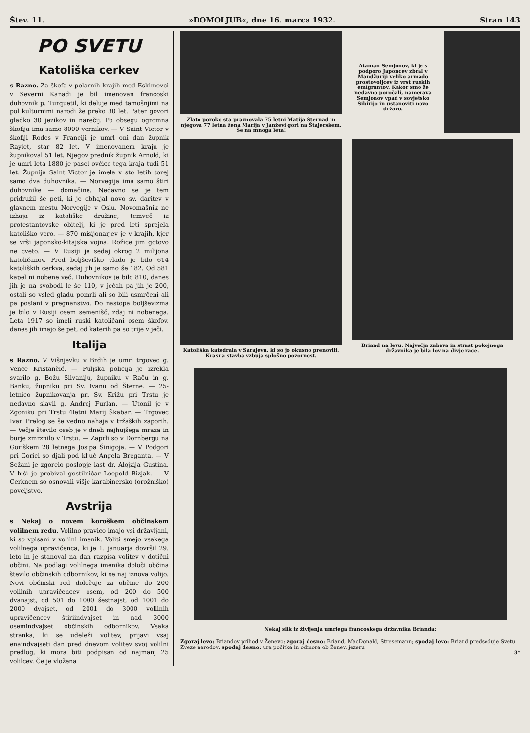Štev. 11. »DOMOLJUB«, dne 16. marca 1932. Stran 143
PO SVETU
Katoliška cerkev
s Razno. Za škofa v polarnih krajih med Eskimovci v Severni Kanadi je bil imenovan francoski duhovnik p. Turquetil, ki deluje med tamošnjimi na pol kulturnimi narodi že preko 30 let. Pater govori gladko 30 jezikov in narečij. Po obsegu ogromna škofija ima samo 8000 vernikov. — V Saint Victor v škofiji Rodes v Franciji je umrl oni dan župnik Raylet, star 82 let. V imenovanem kraju je župnikoval 51 let. Njegov prednik župnik Arnold, ki je umrl leta 1880 je pasel ovčice tega kraja tudi 51 let. Župnija Saint Victor je imela v sto letih torej samo dva duhovnika. — Norvegija ima samo štiri duhovnike — domačine. Nedavno se je tem pridružil še peti, ki je obhajal novo sv. daritev v glavnem mestu Norvegije v Oslu. Novomašnik ne izhaja iz katoliške družine, temveč iz protestantovske obitelj, ki je pred leti sprejela katoliško vero. — 870 misijonarjev je v krajih, kjer se vrši japonsko-kitajska vojna. Rožice jim gotovo ne cveto. — V Rusiji je sedaj okrog 2 milijona katoličanov. Pred boljševiško vlado je bilo 614 katoliških cerkva, sedaj jih je samo še 182. Od 581 kapel ni nobene več. Duhovnikov je bilo 810, danes jih je na svobodi le še 110, v ječah pa jih je 200, ostali so vsled gladu pomrli ali so bili usmrčeni ali pa poslani v pregnanstvo. Do nastopa boljševizma je bilo v Rusiji osem semenišč, zdaj ni nobenega. Leta 1917 so imeli ruski katoličani osem škofov, danes jih imajo še pet, od katerih pa so trije v ječi.
Italija
s Razno. V Višnjevku v Brdih je umrl trgovec g. Vence Kristančič. — Puljska policija je izrekla svarilo g. Božu Silvaniju, župniku v Raču in g. Banku, župniku pri Sv. Ivanu od Šterne. — 25-letnico župnikovanja pri Sv. Križu pri Trstu je nedavno slavil g. Andrej Furlan. — Utonil je v Zgoniku pri Trstu 4letni Marij Škabar. — Trgovec Ivan Prelog se še vedno nahaja v tržaških zaporih. — Večje število oseb je v dneh najhujšega mraza in burje zmrznilo v Trstu. — Zaprli so v Dornbergu na Goriškem 28 letnega Josipa Šinigoja. — V Podgori pri Gorici so djali pod ključ Angela Breganta. — V Sežani je zgorelo poslopje last dr. Alojzija Gustina. V hiši je prebival gostilničar Leopold Bizjak. — V Cerknem so osnovali višje karabinersko (orožniško) poveljstvo.
Avstrija
s Nekaj o novem koroškem občinskem volilnem redu. Volilno pravico imajo vsi državljani, ki so vpisani v volilni imenik. Voliti smejo vsakega volilnega upravičenca, ki je 1. januarja dovršil 29. leto in je stanoval na dan razpisa volitev v dotični občini. Na podlagi volilnega imenika določi občina število občinskih odbornikov, ki se naj iznova volijo. Novi občinski red določuje za občine do 200 volilnih upravičencev osem, od 200 do 500 dvanajst, od 501 do 1000 šestnajst, od 1001 do 2000 dvajset, od 2001 do 3000 volilnih upravičencev štiriindvajset in nad 3000 osemindvajset občinskih odbornikov. Vsaka stranka, ki se udeleži volitev, prijavi vsaj enaindvajseti dan pred dnevom volitev svoj volilni predlog, ki mora biti podpisan od najmanj 25 volilcev. Če je vložena
Zlato poroko sta praznovala 75 letni Matija Sternad in njegova 77 letna žena Marija v Janževi gori na Štajerskem. Še na mnoga leta!
Ataman Semjonov, ki je s podporo Japoncev zbral v Mandžuriji veliko armado prostovoljcev iz vrst ruskih emigrantov. Kakor smo že nedavno poročali, namerava Semjonov vpad v sovjetsko Sibirijo in ustanoviti novo državo.
Katoliška katedrala v Sarajevu, ki so jo okusno prenovili. Krasna stavba vzbuja splošno pozornost.
Briand na levu. Največja zabava in strast pokojnega državnika je bila lov na divje race.
Nekaj slik iz življenja umrlega francoskega državnika Brianda:
Zgoraj levo: Briandov prihod v Ženevo; zgoraj desno: Briand, MacDonald, Stresemann; spodaj levo: Briand predseduje Svetu Zveze narodov; spodaj desno: ura počitka in odmora ob Ženev. jezeru
3*